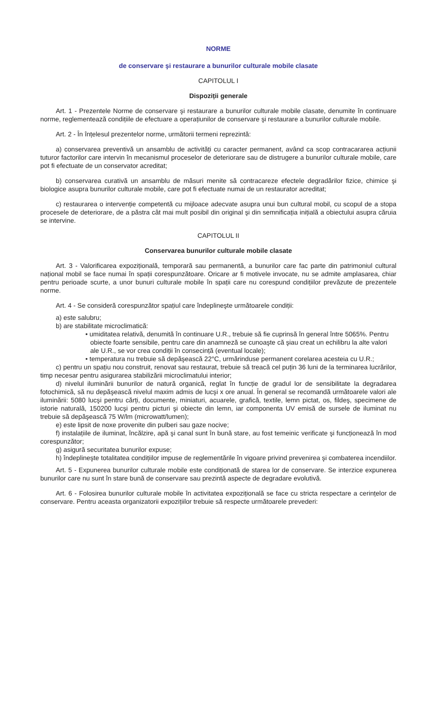NORME
de conservare şi restaurare a bunurilor culturale mobile clasate
CAPITOLUL I
Dispoziții generale
Art. 1 - Prezentele Norme de conservare şi restaurare a bunurilor culturale mobile clasate, denumite în continuare norme, reglementează condițiile de efectuare a operațiunilor de conservare şi restaurare a bunurilor culturale mobile.
Art. 2 - În înțelesul prezentelor norme, următorii termeni reprezintă:
a) conservarea preventivă un ansamblu de activități cu caracter permanent, având ca scop contracararea acțiunii tuturor factorilor care intervin în mecanismul proceselor de deteriorare sau de distrugere a bunurilor culturale mobile, care pot fi efectuate de un conservator acreditat;
b) conservarea curativă un ansamblu de măsuri menite să contracareze efectele degradărilor fizice, chimice şi biologice asupra bunurilor culturale mobile, care pot fi efectuate numai de un restaurator acreditat;
c) restaurarea o intervenție competentă cu mijloace adecvate asupra unui bun cultural mobil, cu scopul de a stopa procesele de deteriorare, de a păstra cât mai mult posibil din original şi din semnificația inițială a obiectului asupra căruia se intervine.
CAPITOLUL II
Conservarea bunurilor culturale mobile clasate
Art. 3 - Valorificarea expozițională, temporară sau permanentă, a bunurilor care fac parte din patrimoniul cultural național mobil se face numai în spații corespunzătoare. Oricare ar fi motivele invocate, nu se admite amplasarea, chiar pentru perioade scurte, a unor bunuri culturale mobile în spații care nu corespund condițiilor prevăzute de prezentele norme.
Art. 4 - Se consideră corespunzător spațiul care îndeplineşte următoarele condiții:
a) este salubru;
b) are stabilitate microclimatică:
• umiditatea relativă, denumită în continuare U.R., trebuie să fie cuprinsă în general între 5065%. Pentru obiecte foarte sensibile, pentru care din anamneză se cunoaşte că şiau creat un echilibru la alte valori ale U.R., se vor crea condiții în consecință (eventual locale);
• temperatura nu trebuie să depăşească 22°C, urmărinduse permanent corelarea acesteia cu U.R.;
c) pentru un spațiu nou construit, renovat sau restaurat, trebuie să treacă cel puțin 36 luni de la terminarea lucrărilor, timp necesar pentru asigurarea stabilizării microclimatului interior;
d) nivelul iluminării bunurilor de natură organică, reglat în funcție de gradul lor de sensibilitate la degradarea fotochimică, să nu depăşească nivelul maxim admis de lucşi x ore anual. În general se recomandă următoarele valori ale iluminării: 5080 lucşi pentru cărți, documente, miniaturi, acuarele, grafică, textile, lemn pictat, os, fildeş, specimene de istorie naturală, 150200 lucşi pentru picturi şi obiecte din lemn, iar componenta UV emisă de sursele de iluminat nu trebuie să depăşească 75 W/lm (microwatt/lumen);
e) este lipsit de noxe provenite din pulberi sau gaze nocive;
f) instalațiile de iluminat, încălzire, apă şi canal sunt în bună stare, au fost temeinic verificate şi funcționează în mod corespunzător;
g) asigură securitatea bunurilor expuse;
h) îndeplineşte totalitatea condițiilor impuse de reglementările în vigoare privind prevenirea şi combaterea incendiilor.
Art. 5 - Expunerea bunurilor culturale mobile este condiționată de starea lor de conservare. Se interzice expunerea bunurilor care nu sunt în stare bună de conservare sau prezintă aspecte de degradare evolutivă.
Art. 6 - Folosirea bunurilor culturale mobile în activitatea expozițională se face cu stricta respectare a cerințelor de conservare. Pentru aceasta organizatorii expozițiilor trebuie să respecte următoarele prevederi: